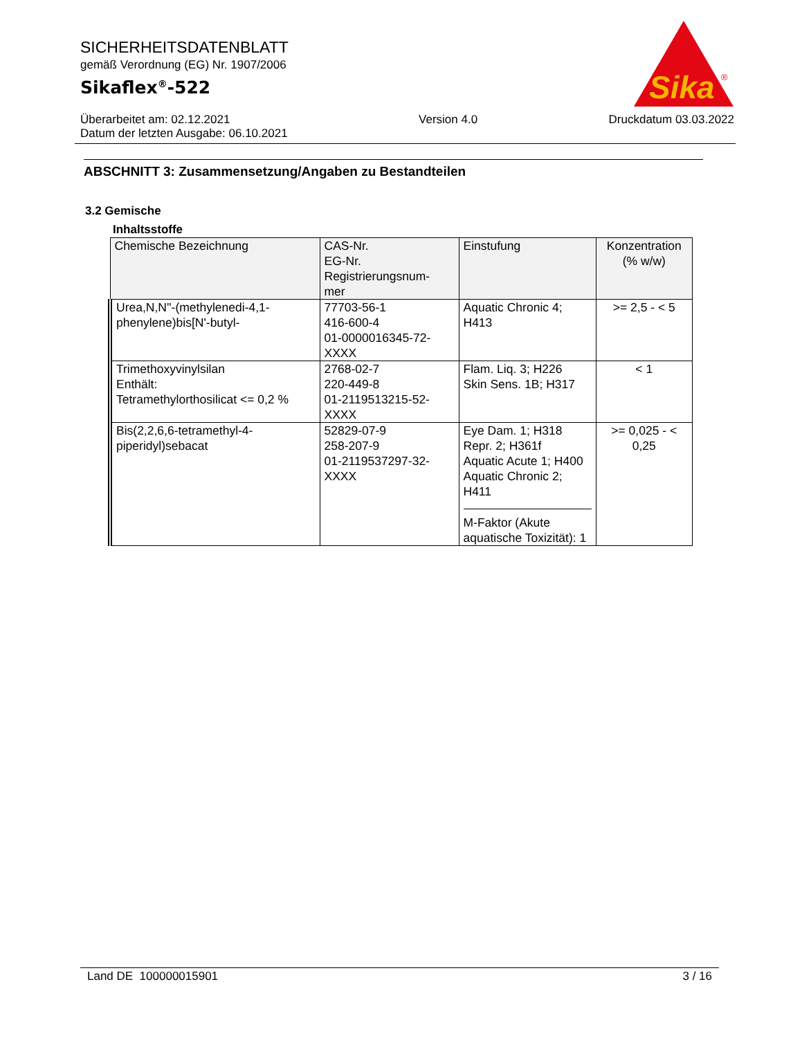SICHERHEITSDATENBLATT
gemäß Verordnung (EG) Nr. 1907/2006
Sikaflex<sup>®</sup>-522
Sika
®
Überarbeitet am: 02.12.2021
Datum der letzten Ausgabe: 06.10.2021
Version 4.0 Druckdatum 03.03.2022
ABSCHNITT 3: Zusammensetzung/Angaben zu Bestandteilen
3.2 Gemische
Inhaltsstoffe
| Chemische Bezeichnung | CAS-Nr. EG-Nr. Registrierungsnum- mer | Einstufung | Konzentration (% w/w) |
| --- | --- | --- | --- |
| Urea,N,N''-(methylenedi-4,1-phenylene)bis[N'-butyl- | 77703-56-1 416-600-4 01-0000016345-72-XXXX | Aquatic Chronic 4; H413 | >= 2,5 - < 5 |
| Trimethoxyvinylsilan Enthält: Tetramethylorthosilicat <= 0,2 % | 2768-02-7 220-449-8 01-2119513215-52-XXXX | Flam. Liq. 3; H226 Skin Sens. 1B; H317 | < 1 |
| Bis(2,2,6,6-tetramethyl-4-piperidyl)sebacat | 52829-07-9 258-207-9 01-2119537297-32-XXXX | Eye Dam. 1; H318 Repr. 2; H361f Aquatic Acute 1; H400 Aquatic Chronic 2; H411 M-Faktor (Akute aquatische Toxizität): 1 | >= 0,025 - < 0,25 |
Land DE 100000015901 3 / 16